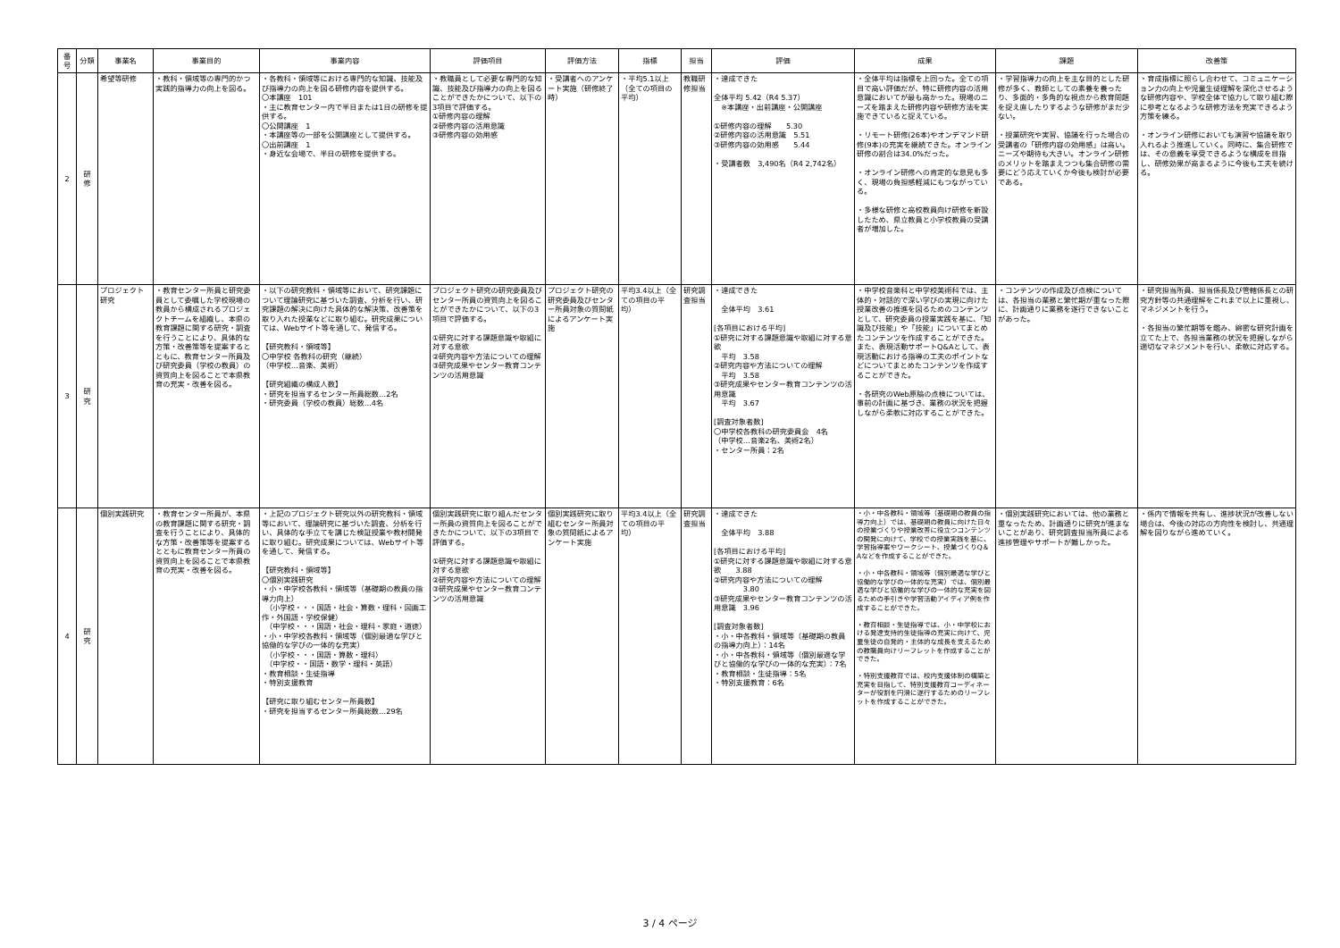| 番号 | 分類 | 事業名 | 事業目的 | 事業内容 | 評価項目 | 評価方法 | 指標 | 担当 | 評価 | 成果 | 課題 | 改善策 |
| --- | --- | --- | --- | --- | --- | --- | --- | --- | --- | --- | --- | --- |
| 2 | 研 修 | 希望等研修 | ・教科・領域等の専門的かつ実践的指導力の向上を図る。 | ・各教科・領域等における専門的な知識、技能及び指導力の向上を図る研修内容を提供する。 〇本講座 101 ・主に教育センター内で半日または1日の研修を提供する。 〇公開講座 1 ・本講座等の一部を公開講座として提供する。 〇出前講座 1 ・身近な会場で、半日の研修を提供する。 | ・教職員として必要な専門的な知識、技能及び指導力の向上を図ることができたかについて、以下の3項目で評価する。 ①研修内容の理解 ②研修内容の活用意識 ③研修内容の効用感 | ・受講者へのアンケート実施（研修終了時） | ・平均5.1以上（全ての項目の平均） | 教職研修担当 | ・達成できた 全体平均 5.42（R4 5.37） ※本講座・出前講座・公開講座 ①研修内容の理解 5.30 ②研修内容の活用意識 5.51 ③研修内容の効用感 5.44 ・受講者数 3,490名（R4 2,742名） | ・全体平均は指標を上回った。全ての項目で高い評価だが、特に研修内容の活用意識においてが最も高かった。現場のニーズを踏まえた研修内容や研修方法を実施できていると捉えている。 ・リモート研修(26本)やオンデマンド研修(9本)の充実を継続できた。オンライン研修の割合は34.0%だった。 ・オンライン研修への肯定的な意見も多く、現場の負担感軽減にもつながっている。 ・多様な研修と高校教員向け研修を新設したため、県立教員と小学校教員の受講者が増加した。 | ・学習指導力の向上を主な目的とした研修が多く、教師としての素養を養ったり、多面的・多角的な視点から教育問題を捉え直したりするような研修がまだ少ない。 ・授業研究や実習、協議を行った場合の受講者の「研修内容の効用感」は高い。ニーズや期待も大きい。オンライン研修のメリットを踏まえつつも集合研修の需要にどう応えていくか今後も検討が必要である。 | ・育成指標に照らし合わせて、コミュニケーション力の向上や児童生徒理解を深化させるような研修内容や、学校全体で協力して取り組む際に参考となるような研修方法を充実できるよう方策を練る。 ・オンライン研修においても演習や協議を取り入れるよう推進していく。同時に、集合研修では、その意義を享受できるような構成を目指し、研修効果が高まるように今後も工夫を続ける。 |
| 3 | 研 究 | プロジェクト研究 | ・教育センター所員と研究委員として委嘱した学校現場の教員から構成されるプロジェクトチームを組織し、本県の教育課題に関する研究・調査を行うことにより、具体的な方策・改善策等を提案するとともに、教育センター所員及び研究委員（学校の教員）の資質向上を図ることで本県教育の充実・改善を図る。 | ・以下の研究教科・領域等において、研究課題について理論研究に基づいた調査、分析を行い、研究課題の解決に向けた具体的な解決策、改善策を取り入れた授業などに取り組む。研究成果については、Webサイト等を通して、発信する。 【研究教科・領域等】 〇中学校 各教科の研究（継続） （中学校…音楽、美術） 【研究組織の構成人数】 ・研究を担当するセンター所員総数…2名 ・研究委員（学校の教員）総数…4名 | プロジェクト研究の研究委員及びセンター所員の資質向上を図ることができたかについて、以下の3項目で評価する。 ①研究に対する課題意識や取組に対する意欲 ②研究内容や方法についての理解 ③研究成果やセンター教育コンテンツの活用意識 | プロジェクト研究の研究委員及びセンター所員対象の質問紙によるアンケート実施 | 平均3.4以上（全ての項目の平均） | 研究調査担当 | ・達成できた 全体平均 3.61 [各項目における平均] ①研究に対する課題意識や取組に対する意欲 平均 3.58 ②研究内容や方法についての理解 平均 3.58 ③研究成果やセンター教育コンテンツの活用意識 平均 3.67 [調査対象者数] 〇中学校各教科の研究委員会 4名 （中学校…音楽2名、美術2名） ・センター所員：2名 | ・中学校音楽科と中学校美術科では、主体的・対話的で深い学びの実現に向けた授業改善の推進を図るためのコンテンツとして、研究委員の授業実践を基に、「知識及び技能」や「技能」についてまとめたコンテンツを作成することができた。また、表現活動サポートQ&Aとして、表現活動における指導の工夫のポイントなどについてまとめたコンテンツを作成することができた。 ・各研究のWeb原稿の点検については、事前の計画に基づき、業務の状況を把握しながら柔軟に対応することができた。 | ・コンテンツの作成及び点検については、各担当の業務と繁忙期が重なった際に、計画通りに業務を遂行できないことがあった。 | ・研究担当所員、担当係長及び管轄係長との研究方針等の共通理解をこれまで以上に重視し、マネジメントを行う。 ・各担当の繁忙期等を鑑み、綿密な研究計画を立てた上で、各担当業務の状況を把握しながら適切なマネジメントを行い、柔軟に対応する。 |
| 4 | 研 究 | 個別実践研究 | ・教育センター所員が、本県の教育課題に関する研究・調査を行うことにより、具体的な方策・改善策等を提案するとともに教育センター所員の資質向上を図ることで本県教育の充実・改善を図る。 | ・上記のプロジェクト研究以外の研究教科・領域等において、理論研究に基づいた調査、分析を行い、具体的な手立てを講じた検証授業や教材開発に取り組む。研究成果については、Webサイト等を通して、発信する。 【研究教科・領域等】 〇個別実践研究 ・小・中学校各教科・領域等（基礎期の教員の指導力向上） （小学校・・・国語・社会・算数・理科・図画工作・外国語・学校保健） （中学校・・・国語・社会・理科・家庭・道徳） ・小・中学校各教科・領域等（個別最適な学びと協働的な学びの一体的な充実） （小学校・・・国語・算数・理科） （中学校・・国語・数学・理科・英語） ・教育相談・生徒指導 ・特別支援教育 【研究に取り組むセンター所員数】 ・研究を担当するセンター所員総数…29名 | 個別実践研究に取り組んだセンター所員の資質向上を図ることができたかについて、以下の3項目で評価する。 ①研究に対する課題意識や取組に対する意欲 ②研究内容や方法についての理解 ③研究成果やセンター教育コンテンツの活用意識 | 個別実践研究に取り組むセンター所員対象の質問紙によるアンケート実施 | 平均3.4以上（全ての項目の平均） | 研究調査担当 | ・達成できた 全体平均 3.88 [各項目における平均] ①研究に対する課題意識や取組に対する意欲 3.88 ②研究内容や方法についての理解 3.80 ③研究成果やセンター教育コンテンツの活用意識 3.96 [調査対象者数] ・小・中各教科・領域等（基礎期の教員の指導力向上）：14名 ・小・中各教科・領域等（個別最適な学びと協働的な学びの一体的な充実）：7名 ・教育相談・生徒指導：5名 ・特別支援教育：6名 | ・小・中各教科・領域等（基礎期の教員の指導力向上）では、基礎期の教員に向けた日々の授業づくりや授業改善に役立つコンテンツの開発に向けて、学校での授業実践を基に、学習指導案やワークシート、授業づくりQ＆Aなどを作成することができた。 ・小・中各教科・領域等（個別最適な学びと協働的な学びの一体的な充実）では、個別最適な学びと協働的な学びの一体的な充実を図るための手引きや学習活動アイディア例を作成することができた。 ・教育相談・生徒指導では、小・中学校における発達支持的生徒指導の充実に向けて、児童生徒の自発的・主体的な成長を支えるための教職員向けリーフレットを作成することができた。 ・特別支援教育では、校内支援体制の構築と充実を目指して、特別支援教育コーディネーターが役割を円滑に遂行するためのリーフレットを作成することができた。 | ・個別実践研究においては、他の業務と重なったため、計画通りに研究が進まないことがあり、研究調査担当所員による進捗管理やサポートが難しかった。 | ・係内で情報を共有し、進捗状況が改善しない場合は、今後の対応の方向性を検討し、共通理解を図りながら進めていく。 |
3 / 4 ページ